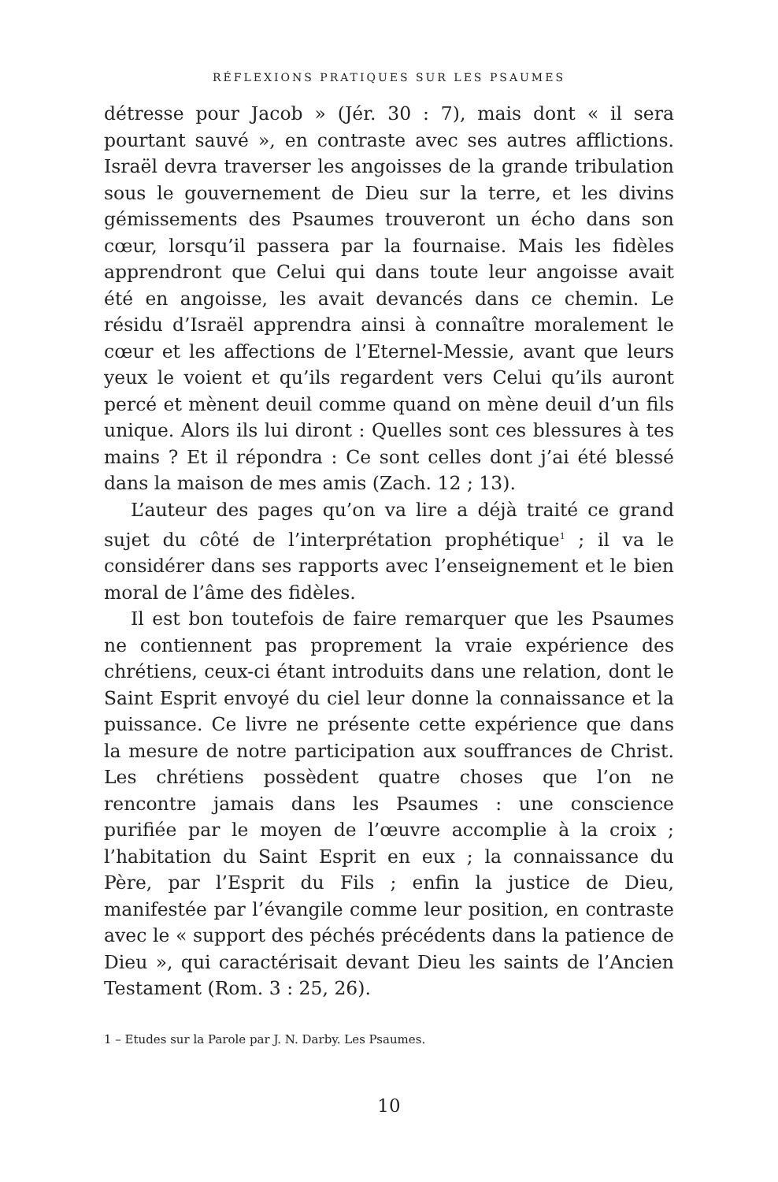RÉFLEXIONS PRATIQUES SUR LES PSAUMES
détresse pour Jacob » (Jér. 30 : 7), mais dont « il sera pourtant sauvé », en contraste avec ses autres afflictions. Israël devra traverser les angoisses de la grande tribulation sous le gouvernement de Dieu sur la terre, et les divins gémissements des Psaumes trouveront un écho dans son cœur, lorsqu’il passera par la fournaise. Mais les fidèles apprendront que Celui qui dans toute leur angoisse avait été en angoisse, les avait devancés dans ce chemin. Le résidu d’Israël apprendra ainsi à connaître moralement le cœur et les affections de l’Eternel-Messie, avant que leurs yeux le voient et qu’ils regardent vers Celui qu’ils auront percé et mènent deuil comme quand on mène deuil d’un fils unique. Alors ils lui diront : Quelles sont ces blessures à tes mains ? Et il répondra : Ce sont celles dont j’ai été blessé dans la maison de mes amis (Zach. 12 ; 13).
L’auteur des pages qu’on va lire a déjà traité ce grand sujet du côté de l’interprétation prophétique<sup>1</sup> ; il va le considérer dans ses rapports avec l’enseignement et le bien moral de l’âme des fidèles.
Il est bon toutefois de faire remarquer que les Psaumes ne contiennent pas proprement la vraie expérience des chrétiens, ceux-ci étant introduits dans une relation, dont le Saint Esprit envoyé du ciel leur donne la connaissance et la puissance. Ce livre ne présente cette expérience que dans la mesure de notre participation aux souffrances de Christ. Les chrétiens possèdent quatre choses que l’on ne rencontre jamais dans les Psaumes : une conscience purifiée par le moyen de l’œuvre accomplie à la croix ; l’habitation du Saint Esprit en eux ; la connaissance du Père, par l’Esprit du Fils ; enfin la justice de Dieu, manifestée par l’évangile comme leur position, en contraste avec le « support des péchés précédents dans la patience de Dieu », qui caractérisait devant Dieu les saints de l’Ancien Testament (Rom. 3 : 25, 26).
1 – Etudes sur la Parole par J. N. Darby. Les Psaumes.
10